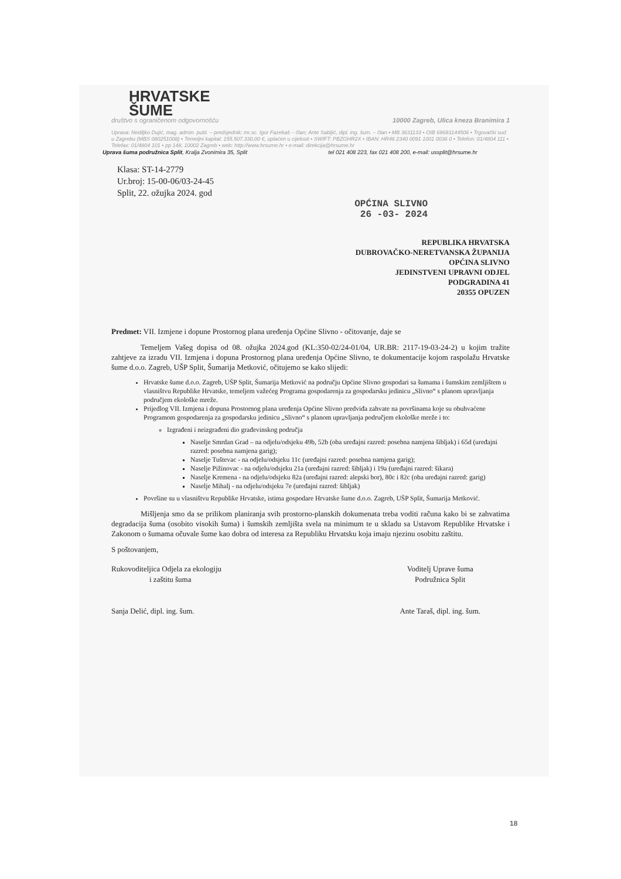HRVATSKE
ŠUME
društvo s ograničenom odgovornošću 10000 Zagreb, Ulica kneza Branimira 1
Uprava: Nediljko Dujić, mag. admin. publ. – predsjednik; mr.sc. Igor Fazekaš – član; Ante Sabljić, dipl. ing. šum. – član • MB 3631133 • OIB 69693144506 • Trgovački sud u Zagrebu (MBS 080251008) • Temeljni kapital: 155.507.330,00 €, uplaćen u cijelosti • SWIFT: PBZGHR2X • IBAN: HR46 2340 0091 1001 0036 0 • Telefon: 01/4804 111 • Telefax: 01/4804 101 • pp 148, 10002 Zagreb • web: http://www.hrsume.hr • e-mail: direkcija@hrsume.hr
Uprava šuma podružnica Split, Kralja Zvonimira 35, Split tel 021 408 223, fax 021 408 200, e-mail: ussplit@hrsume.hr
Klasa: ST-14-2779
Ur.broj: 15-00-06/03-24-45
Split, 22. ožujka 2024. god
OPĆINA SLIVNO
26 -03- 2024
REPUBLIKA HRVATSKA
DUBROVAČKO-NERETVANSKA ŽUPANIJA
OPĆINA SLIVNO
JEDINSTVENI UPRAVNI ODJEL
PODGRADINA 41
20355 OPUZEN
Predmet: VII. Izmjene i dopune Prostornog plana uređenja Općine Slivno - očitovanje, daje se
Temeljem Vašeg dopisa od 08. ožujka 2024.god (KL:350-02/24-01/04, UR.BR: 2117-19-03-24-2) u kojim tražite zahtjeve za izradu VII. Izmjena i dopuna Prostornog plana uređenja Općine Slivno, te dokumentacije kojom raspolažu Hrvatske šume d.o.o. Zagreb, UŠP Split, Šumarija Metković, očitujemo se kako slijedi:
Hrvatske šume d.o.o. Zagreb, UŠP Split, Šumarija Metković na području Općine Slivno gospodari sa šumama i šumskim zemljištem u vlasništvu Republike Hrvatske, temeljem važećeg Programa gospodarenja za gospodarsku jedinicu „Slivno“ s planom upravljanja područjem ekološke mreže.
Prijedlog VII. Izmjena i dopuna Prostornog plana uređenja Općine Slivno predviđa zahvate na površinama koje su obuhvaćene Programom gospodarenja za gospodarsku jedinicu „Slivno“ s planom upravljanja područjem ekološke mreže i to:
Izgrađeni i neizgrađeni dio građevinskog područja
Naselje Smrdan Grad – na odjelu/odsjeku 49b, 52b (oba uređajni razred: posebna namjena šibljak) i 65d (uređajni razred: posebna namjena garig);
Naselje Tuštevac - na odjelu/odsjeku 11c (uređajni razred: posebna namjena garig);
Naselje Pižinovac - na odjelu/odsjeku 21a (uređajni razred: šibljak) i 19a (uređajni razred: šikara)
Naselje Kremena - na odjelu/odsjeku 82a (uređajni razred: alepski bor), 80c i 82c (oba uređajni razred: garig)
Naselje Mihalj - na odjelu/odsjeku 7e (uređajni razred: šibljak)
Površine su u vlasništvu Republike Hrvatske, istima gospodare Hrvatske šume d.o.o. Zagreb, UŠP Split, Šumarija Metković.
Mišljenja smo da se prilikom planiranja svih prostorno-planskih dokumenata treba voditi računa kako bi se zahvatima degradacija šuma (osobito visokih šuma) i šumskih zemljišta svela na minimum te u skladu sa Ustavom Republike Hrvatske i Zakonom o šumama očuvale šume kao dobra od interesa za Republiku Hrvatsku koja imaju njezinu osobitu zaštitu.
S poštovanjem,
Rukovoditeljica Odjela za ekologiju
i zaštitu šuma
Sanja Delić, dipl. ing. šum.
Voditelj Uprave šuma
Podružnica Split
Ante Taraš, dipl. ing. šum.
18